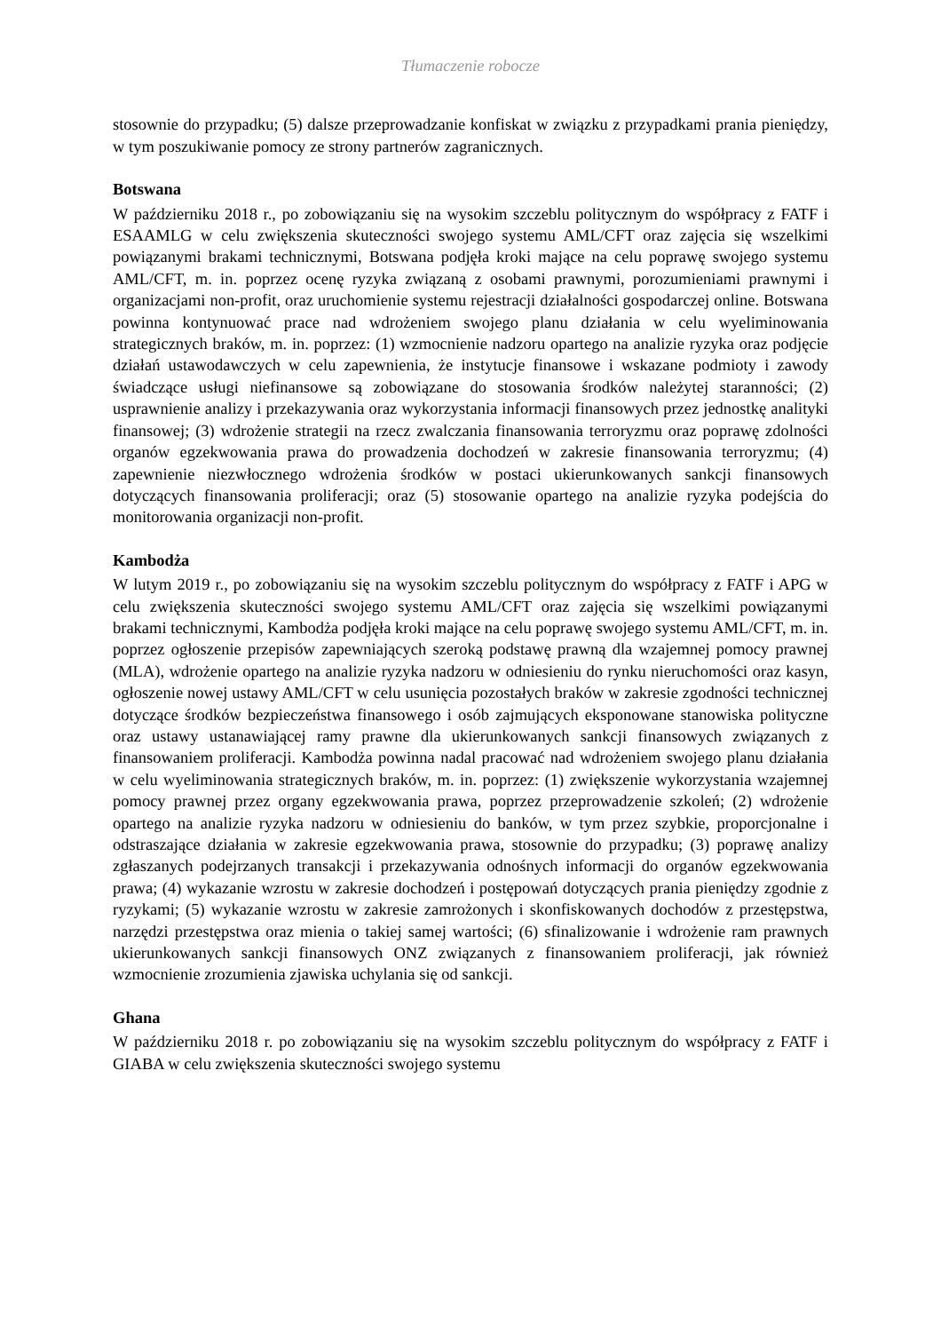Tłumaczenie robocze
stosownie do przypadku; (5) dalsze przeprowadzanie konfiskat w związku z przypadkami prania pieniędzy, w tym poszukiwanie pomocy ze strony partnerów zagranicznych.
Botswana
W październiku 2018 r., po zobowiązaniu się na wysokim szczeblu politycznym do współpracy z FATF i ESAAMLG w celu zwiększenia skuteczności swojego systemu AML/CFT oraz zajęcia się wszelkimi powiązanymi brakami technicznymi, Botswana podjęła kroki mające na celu poprawę swojego systemu AML/CFT, m. in. poprzez ocenę ryzyka związaną z osobami prawnymi, porozumieniami prawnymi i organizacjami non-profit, oraz uruchomienie systemu rejestracji działalności gospodarczej online. Botswana powinna kontynuować prace nad wdrożeniem swojego planu działania w celu wyeliminowania strategicznych braków, m. in. poprzez: (1) wzmocnienie nadzoru opartego na analizie ryzyka oraz podjęcie działań ustawodawczych w celu zapewnienia, że instytucje finansowe i wskazane podmioty i zawody świadczące usługi niefinansowe są zobowiązane do stosowania środków należytej staranności; (2) usprawnienie analizy i przekazywania oraz wykorzystania informacji finansowych przez jednostkę analityki finansowej; (3) wdrożenie strategii na rzecz zwalczania finansowania terroryzmu oraz poprawę zdolności organów egzekwowania prawa do prowadzenia dochodzeń w zakresie finansowania terroryzmu; (4) zapewnienie niezwłocznego wdrożenia środków w postaci ukierunkowanych sankcji finansowych dotyczących finansowania proliferacji; oraz (5) stosowanie opartego na analizie ryzyka podejścia do monitorowania organizacji non-profit.
Kambodża
W lutym 2019 r., po zobowiązaniu się na wysokim szczeblu politycznym do współpracy z FATF i APG w celu zwiększenia skuteczności swojego systemu AML/CFT oraz zajęcia się wszelkimi powiązanymi brakami technicznymi, Kambodża podjęła kroki mające na celu poprawę swojego systemu AML/CFT, m. in. poprzez ogłoszenie przepisów zapewniających szeroką podstawę prawną dla wzajemnej pomocy prawnej (MLA), wdrożenie opartego na analizie ryzyka nadzoru w odniesieniu do rynku nieruchomości oraz kasyn, ogłoszenie nowej ustawy AML/CFT w celu usunięcia pozostałych braków w zakresie zgodności technicznej dotyczące środków bezpieczeństwa finansowego i osób zajmujących eksponowane stanowiska polityczne oraz ustawy ustanawiającej ramy prawne dla ukierunkowanych sankcji finansowych związanych z finansowaniem proliferacji. Kambodża powinna nadal pracować nad wdrożeniem swojego planu działania w celu wyeliminowania strategicznych braków, m. in. poprzez: (1) zwiększenie wykorzystania wzajemnej pomocy prawnej przez organy egzekwowania prawa, poprzez przeprowadzenie szkoleń; (2) wdrożenie opartego na analizie ryzyka nadzoru w odniesieniu do banków, w tym przez szybkie, proporcjonalne i odstraszające działania w zakresie egzekwowania prawa, stosownie do przypadku; (3) poprawę analizy zgłaszanych podejrzanych transakcji i przekazywania odnośnych informacji do organów egzekwowania prawa; (4) wykazanie wzrostu w zakresie dochodzeń i postępowań dotyczących prania pieniędzy zgodnie z ryzykami; (5) wykazanie wzrostu w zakresie zamrożonych i skonfiskowanych dochodów z przestępstwa, narzędzi przestępstwa oraz mienia o takiej samej wartości; (6) sfinalizowanie i wdrożenie ram prawnych ukierunkowanych sankcji finansowych ONZ związanych z finansowaniem proliferacji, jak również wzmocnienie zrozumienia zjawiska uchylania się od sankcji.
Ghana
W październiku 2018 r. po zobowiązaniu się na wysokim szczeblu politycznym do współpracy z FATF i GIABA w celu zwiększenia skuteczności swojego systemu